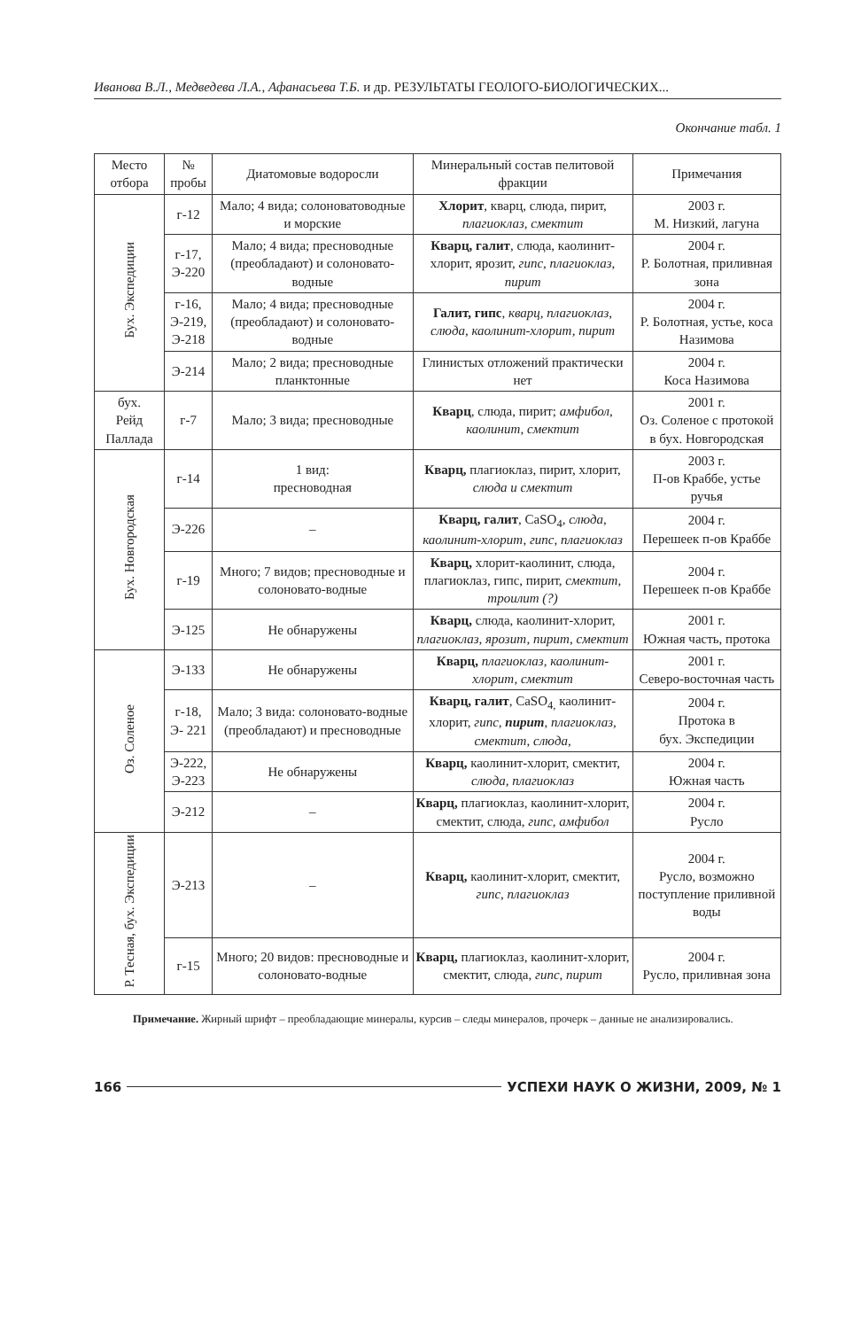Иванова В.Л., Медведева Л.А., Афанасьева Т.Б. и др. РЕЗУЛЬТАТЫ ГЕОЛОГО-БИОЛОГИЧЕСКИХ...
Окончание табл. 1
| Место отбора | № пробы | Диатомовые водоросли | Минеральный состав пелитовой фракции | Примечания |
| --- | --- | --- | --- | --- |
| Бух. Экспедиции | г-12 | Мало; 4 вида; солоноватоводные и морские | Хлорит , кварц, слюда, пирит, плагиоклаз, смектит | 2003 г. М. Низкий, лагуна |
| | г-17, Э-220 | Мало; 4 вида; пресноводные (преобладают) и солоновато-водные | Кварц, галит , слюда, каолинит-хлорит, ярозит, гипс, плагиоклаз, пирит | 2004 г. Р. Болотная, приливная зона |
| | г-16, Э-219, Э-218 | Мало; 4 вида; пресноводные (преобладают) и солоновато-водные | Галит, гипс , кварц, плагиоклаз, слюда, каолинит-хлорит, пирит | 2004 г. Р. Болотная, устье, коса Назимова |
| | Э-214 | Мало; 2 вида; пресноводные планктонные | Глинистых отложений практически нет | 2004 г. Коса Назимова |
| бух. Рейд Паллада | г-7 | Мало; 3 вида; пресноводные | Кварц , слюда, пирит; амфибол, каолинит, смектит | 2001 г. Оз. Соленое с протокой в бух. Новгородская |
| Бух. Новгородская | г-14 | 1 вид: пресноводная | Кварц, плагиоклаз, пирит, хлорит, слюда и смектит | 2003 г. П-ов Краббе, устье ручья |
| | Э-226 | – | Кварц, галит , CaSO<sub>4</sub>, слюда, каолинит-хлорит, гипс, плагиоклаз | 2004 г. Перешеек п-ов Краббе |
| | г-19 | Много; 7 видов; пресноводные и солоновато-водные | Кварц, хлорит-каолинит, слюда, плагиоклаз, гипс, пирит, смектит, троилит (?) | 2004 г. Перешеек п-ов Краббе |
| | Э-125 | Не обнаружены | Кварц, слюда, каолинит-хлорит, плагиоклаз, ярозит, пирит, смектит | 2001 г. Южная часть, протока |
| Оз. Соленое | Э-133 | Не обнаружены | Кварц, плагиоклаз, каолинит-хлорит, смектит | 2001 г. Северо-восточная часть |
| | г-18, Э- 221 | Мало; 3 вида: солоновато-водные (преобладают) и пресноводные | Кварц, галит , CaSO<sub>4,</sub> каолинит-хлорит, гипс, пирит , плагиоклаз, смектит, слюда, | 2004 г. Протока в бух. Экспедиции |
| | Э-222, Э-223 | Не обнаружены | Кварц, каолинит-хлорит, смектит, слюда, плагиоклаз | 2004 г. Южная часть |
| | Э-212 | – | Кварц, плагиоклаз, каолинит-хлорит, смектит, слюда, гипс, амфибол | 2004 г. Русло |
| Р. Тесная, бух. Экспедиции | Э-213 | – | Кварц, каолинит-хлорит, смектит, гипс, плагиоклаз | 2004 г. Русло, возможно поступление приливной воды |
| | г-15 | Много; 20 видов: пресноводные и солоновато-водные | Кварц, плагиоклаз, каолинит-хлорит, смектит, слюда, гипс, пирит | 2004 г. Русло, приливная зона |
Примечание. Жирный шрифт – преобладающие минералы, курсив – следы минералов, прочерк – данные не анализировались.
166 УСПЕХИ НАУК О ЖИЗНИ, 2009, № 1